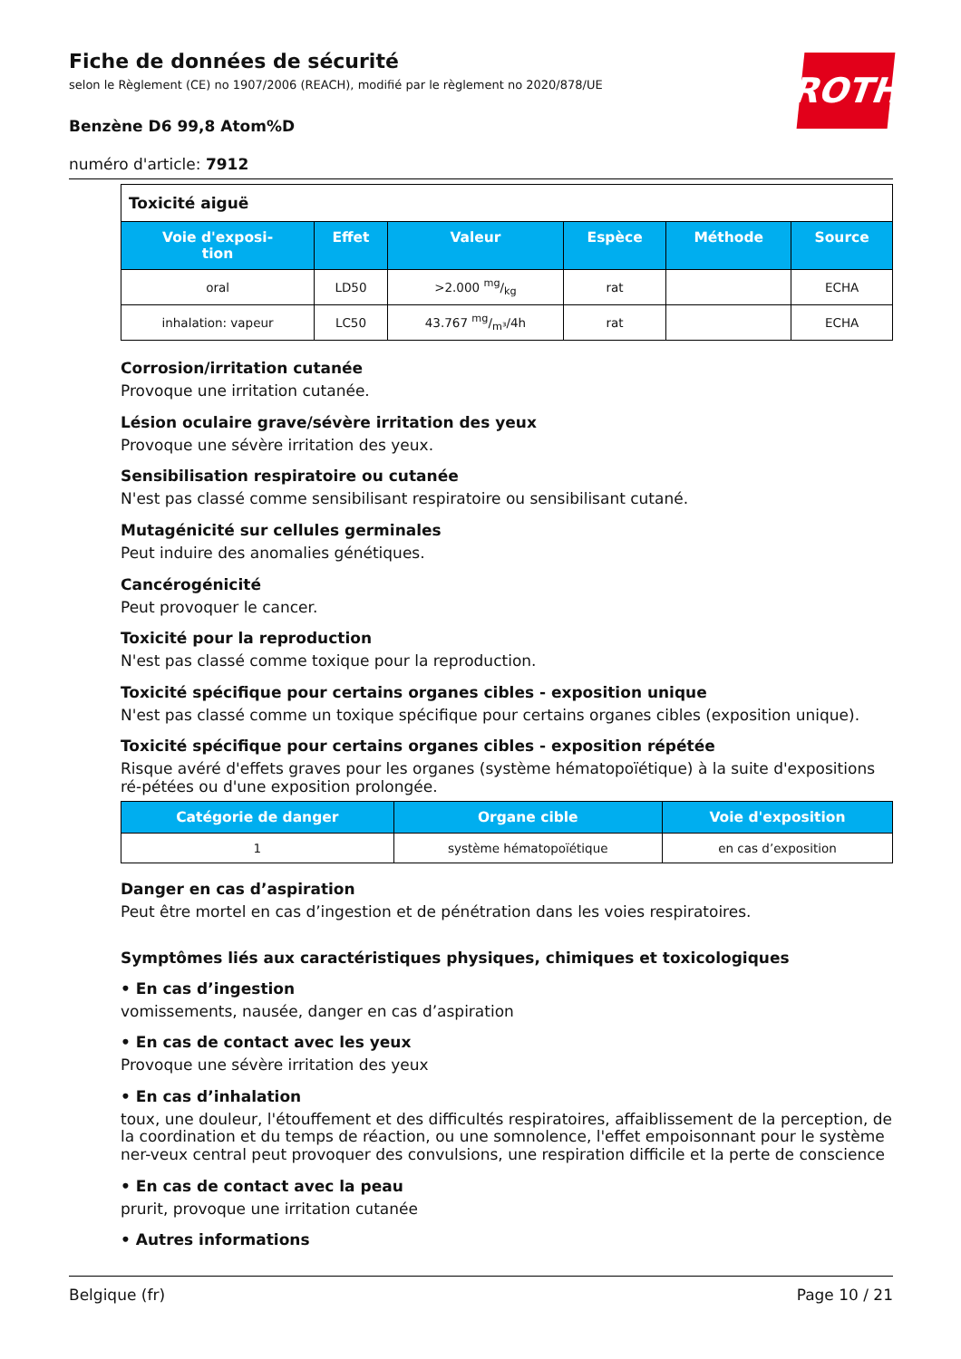ROTH
Fiche de données de sécurité
selon le Règlement (CE) no 1907/2006 (REACH), modifié par le règlement no 2020/878/UE
Benzène D6 99,8 Atom%D
numéro d'article: 7912
| Toxicité aiguë | | | | | |
| Voie d'exposi- tion | Effet | Valeur | Espèce | Méthode | Source |
| oral | LD50 | >2.000 mg/kg | rat | | ECHA |
| inhalation: vapeur | LC50 | 43.767 mg/m³/4h | rat | | ECHA |
Corrosion/irritation cutanée
Provoque une irritation cutanée.
Lésion oculaire grave/sévère irritation des yeux
Provoque une sévère irritation des yeux.
Sensibilisation respiratoire ou cutanée
N'est pas classé comme sensibilisant respiratoire ou sensibilisant cutané.
Mutagénicité sur cellules germinales
Peut induire des anomalies génétiques.
Cancérogénicité
Peut provoquer le cancer.
Toxicité pour la reproduction
N'est pas classé comme toxique pour la reproduction.
Toxicité spécifique pour certains organes cibles - exposition unique
N'est pas classé comme un toxique spécifique pour certains organes cibles (exposition unique).
Toxicité spécifique pour certains organes cibles - exposition répétée
Risque avéré d'effets graves pour les organes (système hématopoïétique) à la suite d'expositions ré-pétées ou d'une exposition prolongée.
| Catégorie de danger | Organe cible | Voie d'exposition |
| --- | --- | --- |
| 1 | système hématopoïétique | en cas d’exposition |
Danger en cas d’aspiration
Peut être mortel en cas d’ingestion et de pénétration dans les voies respiratoires.
Symptômes liés aux caractéristiques physiques, chimiques et toxicologiques
• En cas d’ingestion
vomissements, nausée, danger en cas d’aspiration
• En cas de contact avec les yeux
Provoque une sévère irritation des yeux
• En cas d’inhalation
toux, une douleur, l'étouffement et des difficultés respiratoires, affaiblissement de la perception, de la coordination et du temps de réaction, ou une somnolence, l'effet empoisonnant pour le système ner-veux central peut provoquer des convulsions, une respiration difficile et la perte de conscience
• En cas de contact avec la peau
prurit, provoque une irritation cutanée
• Autres informations
Belgique (fr) Page 10 / 21